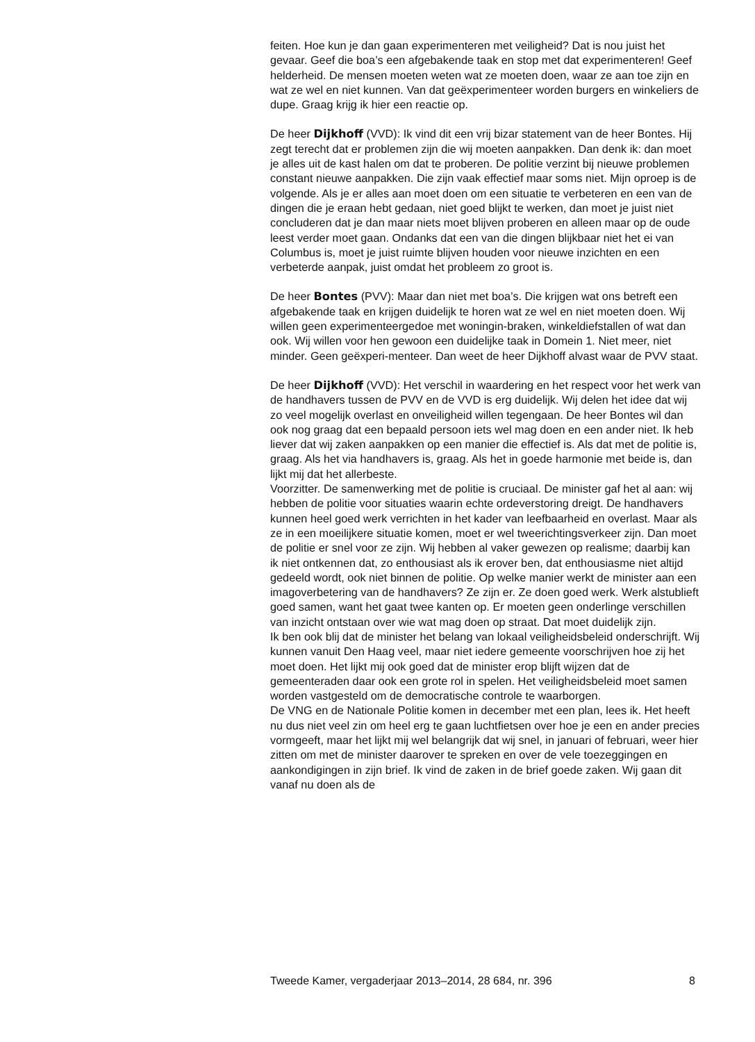feiten. Hoe kun je dan gaan experimenteren met veiligheid? Dat is nou juist het gevaar. Geef die boa’s een afgebakende taak en stop met dat experimenteren! Geef helderheid. De mensen moeten weten wat ze moeten doen, waar ze aan toe zijn en wat ze wel en niet kunnen. Van dat geëxperimenteer worden burgers en winkeliers de dupe. Graag krijg ik hier een reactie op.
De heer Dijkhoff (VVD): Ik vind dit een vrij bizar statement van de heer Bontes. Hij zegt terecht dat er problemen zijn die wij moeten aanpakken. Dan denk ik: dan moet je alles uit de kast halen om dat te proberen. De politie verzint bij nieuwe problemen constant nieuwe aanpakken. Die zijn vaak effectief maar soms niet. Mijn oproep is de volgende. Als je er alles aan moet doen om een situatie te verbeteren en een van de dingen die je eraan hebt gedaan, niet goed blijkt te werken, dan moet je juist niet concluderen dat je dan maar niets moet blijven proberen en alleen maar op de oude leest verder moet gaan. Ondanks dat een van die dingen blijkbaar niet het ei van Columbus is, moet je juist ruimte blijven houden voor nieuwe inzichten en een verbeterde aanpak, juist omdat het probleem zo groot is.
De heer Bontes (PVV): Maar dan niet met boa’s. Die krijgen wat ons betreft een afgebakende taak en krijgen duidelijk te horen wat ze wel en niet moeten doen. Wij willen geen experimenteergedoe met woningin-braken, winkeldiefstallen of wat dan ook. Wij willen voor hen gewoon een duidelijke taak in Domein 1. Niet meer, niet minder. Geen geëxperi-menteer. Dan weet de heer Dijkhoff alvast waar de PVV staat.
De heer Dijkhoff (VVD): Het verschil in waardering en het respect voor het werk van de handhavers tussen de PVV en de VVD is erg duidelijk. Wij delen het idee dat wij zo veel mogelijk overlast en onveiligheid willen tegengaan. De heer Bontes wil dan ook nog graag dat een bepaald persoon iets wel mag doen en een ander niet. Ik heb liever dat wij zaken aanpakken op een manier die effectief is. Als dat met de politie is, graag. Als het via handhavers is, graag. Als het in goede harmonie met beide is, dan lijkt mij dat het allerbeste.
Voorzitter. De samenwerking met de politie is cruciaal. De minister gaf het al aan: wij hebben de politie voor situaties waarin echte ordeverstoring dreigt. De handhavers kunnen heel goed werk verrichten in het kader van leefbaarheid en overlast. Maar als ze in een moeilijkere situatie komen, moet er wel tweerichtingsverkeer zijn. Dan moet de politie er snel voor ze zijn. Wij hebben al vaker gewezen op realisme; daarbij kan ik niet ontkennen dat, zo enthousiast als ik erover ben, dat enthousiasme niet altijd gedeeld wordt, ook niet binnen de politie. Op welke manier werkt de minister aan een imagoverbetering van de handhavers? Ze zijn er. Ze doen goed werk. Werk alstublieft goed samen, want het gaat twee kanten op. Er moeten geen onderlinge verschillen van inzicht ontstaan over wie wat mag doen op straat. Dat moet duidelijk zijn.
Ik ben ook blij dat de minister het belang van lokaal veiligheidsbeleid onderschrijft. Wij kunnen vanuit Den Haag veel, maar niet iedere gemeente voorschrijven hoe zij het moet doen. Het lijkt mij ook goed dat de minister erop blijft wijzen dat de gemeenteraden daar ook een grote rol in spelen. Het veiligheidsbeleid moet samen worden vastgesteld om de democratische controle te waarborgen.
De VNG en de Nationale Politie komen in december met een plan, lees ik. Het heeft nu dus niet veel zin om heel erg te gaan luchtfietsen over hoe je een en ander precies vormgeeft, maar het lijkt mij wel belangrijk dat wij snel, in januari of februari, weer hier zitten om met de minister daarover te spreken en over de vele toezeggingen en aankondigingen in zijn brief. Ik vind de zaken in de brief goede zaken. Wij gaan dit vanaf nu doen als de
Tweede Kamer, vergaderjaar 2013–2014, 28 684, nr. 396 8